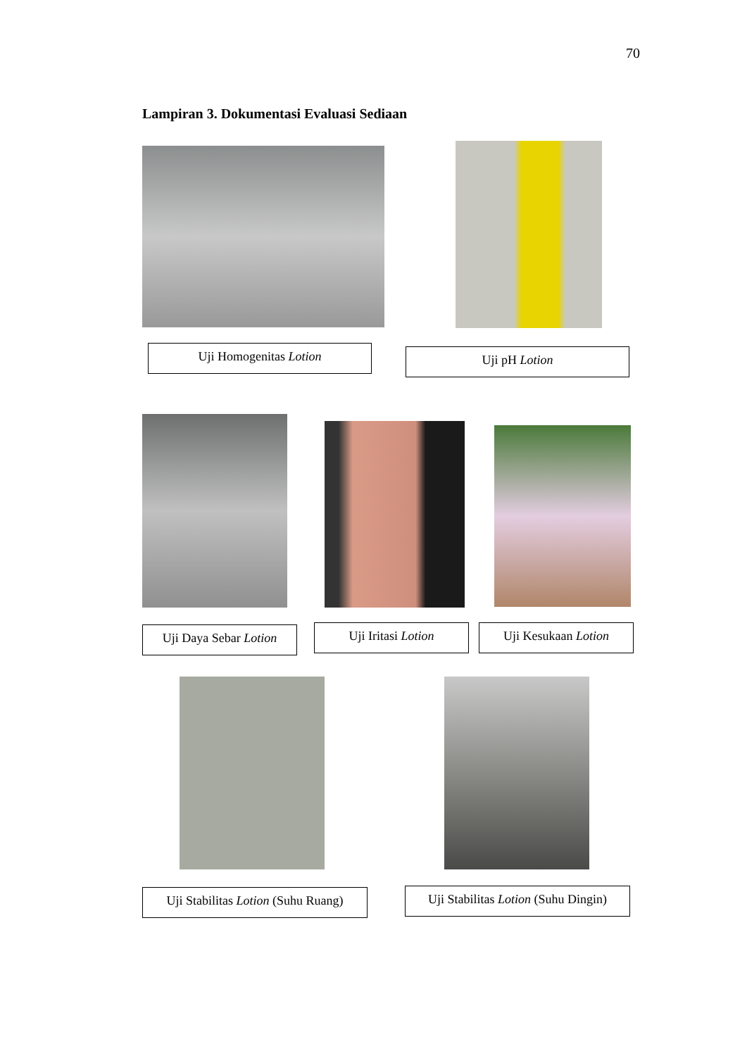70
Lampiran 3. Dokumentasi Evaluasi Sediaan
Uji Homogenitas Lotion Uji pH Lotion
Uji Daya Sebar Lotion
Uji Iritasi Lotion Uji Kesukaan Lotion
Uji Stabilitas Lotion (Suhu Ruang)
Uji Stabilitas Lotion (Suhu Dingin)